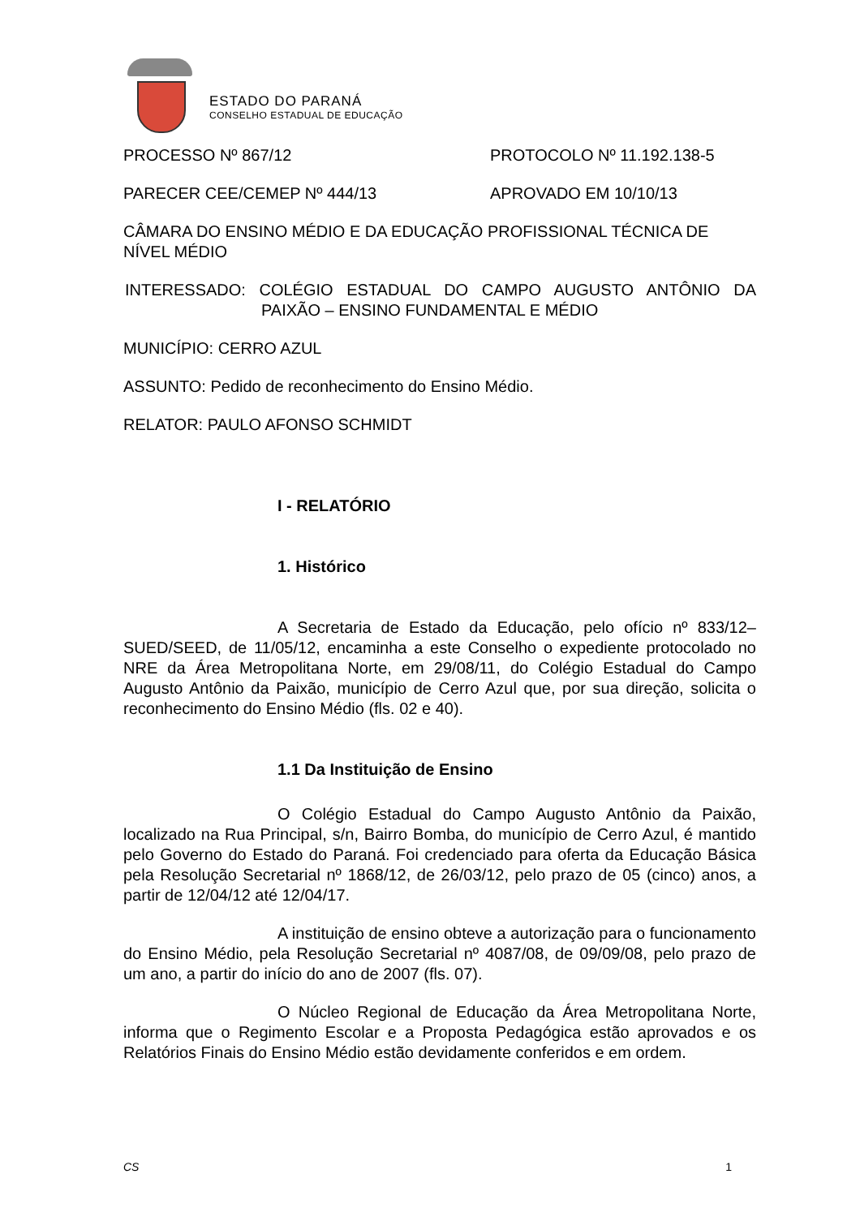ESTADO DO PARANÁ
CONSELHO ESTADUAL DE EDUCAÇÃO
PROCESSO Nº 867/12 PROTOCOLO Nº 11.192.138-5
PARECER CEE/CEMEP Nº 444/13 APROVADO EM 10/10/13
CÂMARA DO ENSINO MÉDIO E DA EDUCAÇÃO PROFISSIONAL TÉCNICA DE NÍVEL MÉDIO
INTERESSADO: COLÉGIO ESTADUAL DO CAMPO AUGUSTO ANTÔNIO DA PAIXÃO – ENSINO FUNDAMENTAL E MÉDIO
MUNICÍPIO: CERRO AZUL
ASSUNTO: Pedido de reconhecimento do Ensino Médio.
RELATOR: PAULO AFONSO SCHMIDT
I - RELATÓRIO
1. Histórico
A Secretaria de Estado da Educação, pelo ofício nº 833/12–SUED/SEED, de 11/05/12, encaminha a este Conselho o expediente protocolado no NRE da Área Metropolitana Norte, em 29/08/11, do Colégio Estadual do Campo Augusto Antônio da Paixão, município de Cerro Azul que, por sua direção, solicita o reconhecimento do Ensino Médio (fls. 02 e 40).
1.1 Da Instituição de Ensino
O Colégio Estadual do Campo Augusto Antônio da Paixão, localizado na Rua Principal, s/n, Bairro Bomba, do município de Cerro Azul, é mantido pelo Governo do Estado do Paraná. Foi credenciado para oferta da Educação Básica pela Resolução Secretarial nº 1868/12, de 26/03/12, pelo prazo de 05 (cinco) anos, a partir de 12/04/12 até 12/04/17.
A instituição de ensino obteve a autorização para o funcionamento do Ensino Médio, pela Resolução Secretarial nº 4087/08, de 09/09/08, pelo prazo de um ano, a partir do início do ano de 2007 (fls. 07).
O Núcleo Regional de Educação da Área Metropolitana Norte, informa que o Regimento Escolar e a Proposta Pedagógica estão aprovados e os Relatórios Finais do Ensino Médio estão devidamente conferidos e em ordem.
CS 1